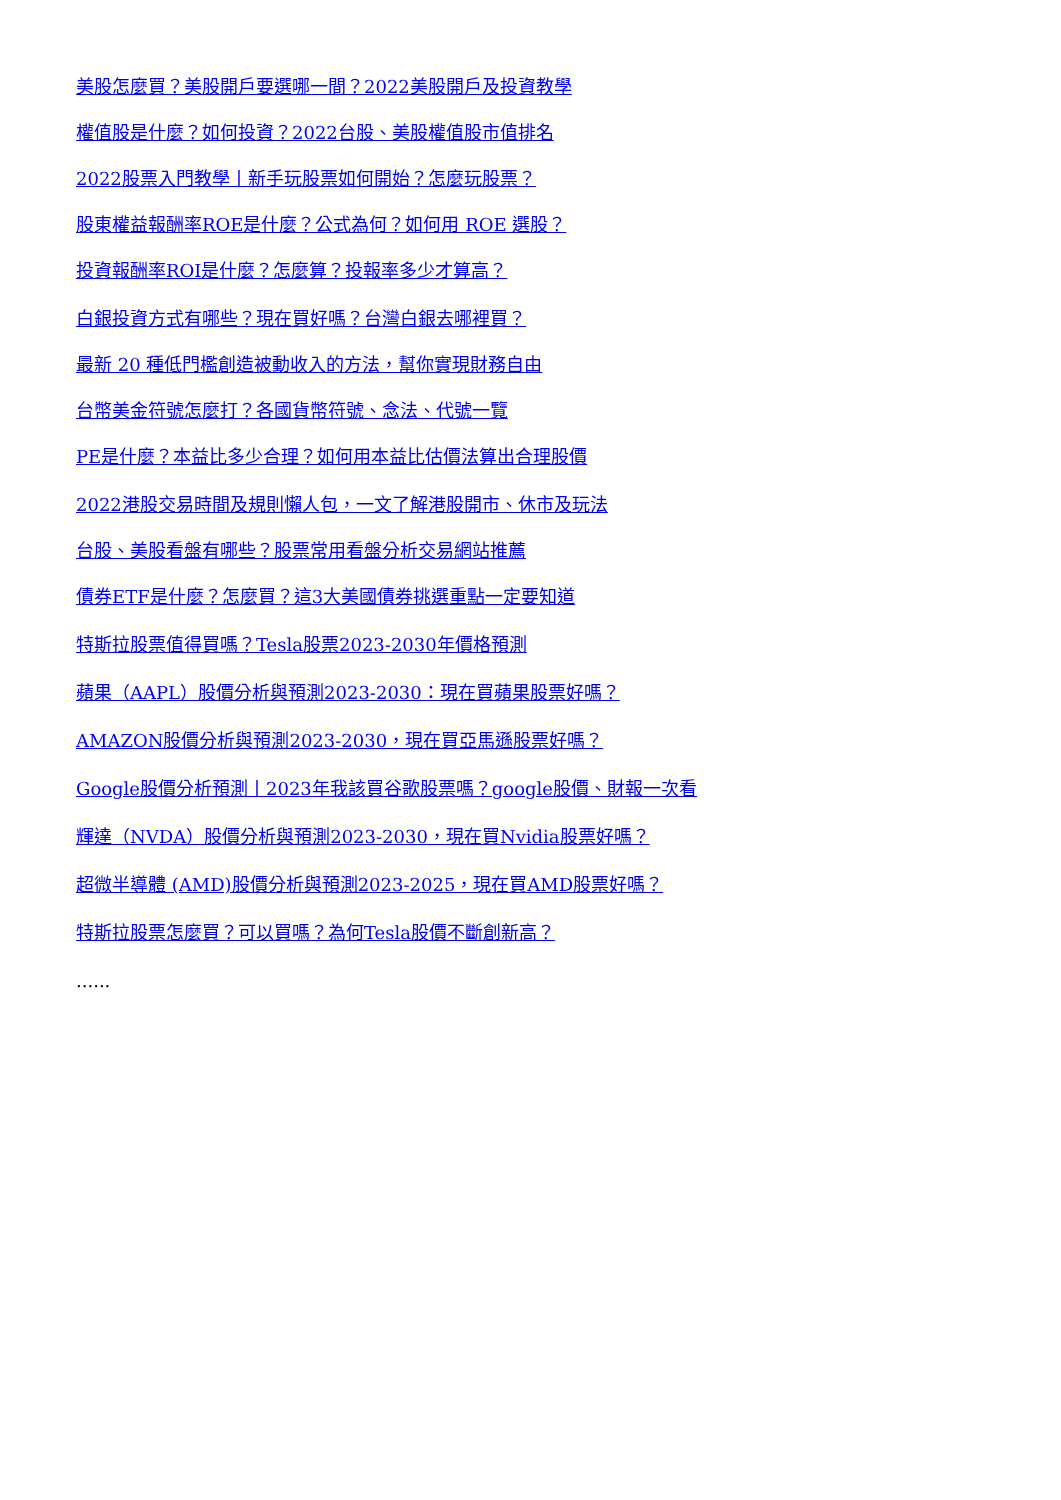美股怎麼買？美股開戶要選哪一間？2022美股開戶及投資教學
權值股是什麼？如何投資？2022台股、美股權值股市值排名
2022股票入門教學丨新手玩股票如何開始？怎麼玩股票？
股東權益報酬率ROE是什麼？公式為何？如何用 ROE 選股？
投資報酬率ROI是什麼？怎麼算？投報率多少才算高？
白銀投資方式有哪些？現在買好嗎？台灣白銀去哪裡買？
最新 20 種低門檻創造被動收入的方法，幫你實現財務自由
台幣美金符號怎麼打？各國貨幣符號、念法、代號一覽
PE是什麼？本益比多少合理？如何用本益比估價法算出合理股價
2022港股交易時間及規則懶人包，一文了解港股開市、休市及玩法
台股、美股看盤有哪些？股票常用看盤分析交易網站推薦
債券ETF是什麼？怎麼買？這3大美國債券挑選重點一定要知道
特斯拉股票值得買嗎？Tesla股票2023-2030年價格預測
蘋果（AAPL）股價分析與預測2023-2030：現在買蘋果股票好嗎？
AMAZON股價分析與預測2023-2030，現在買亞馬遜股票好嗎？
Google股價分析預測丨2023年我該買谷歌股票嗎？google股價、財報一次看
輝達（NVDA）股價分析與預測2023-2030，現在買Nvidia股票好嗎？
超微半導體 (AMD)股價分析與預測2023-2025，現在買AMD股票好嗎？
特斯拉股票怎麼買？可以買嗎？為何Tesla股價不斷創新高？
......